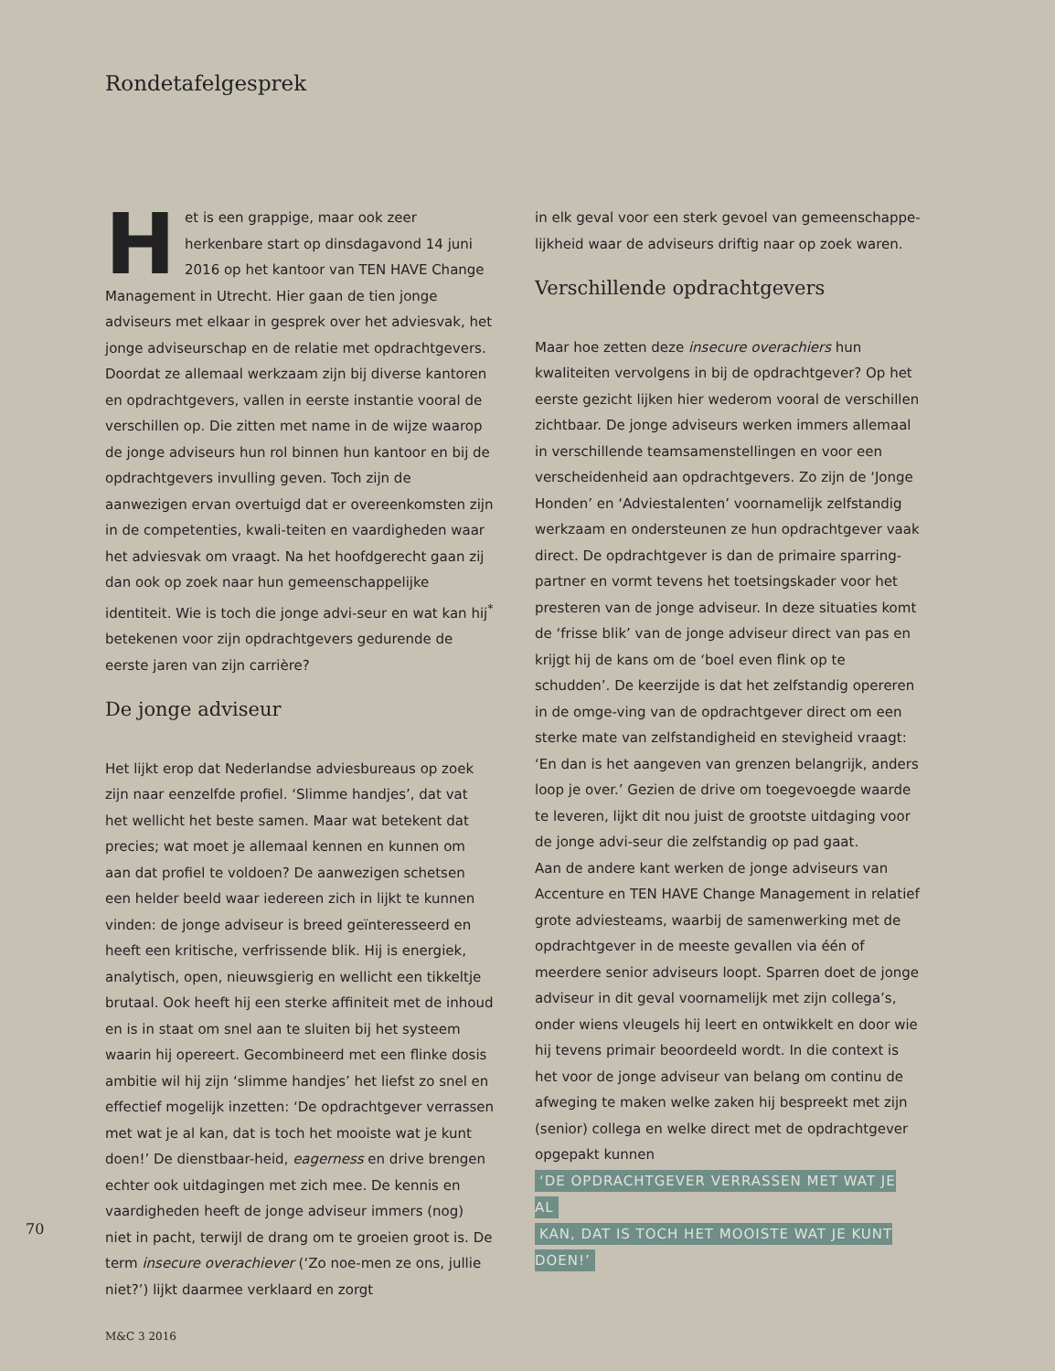Rondetafelgesprek
Het is een grappige, maar ook zeer herkenbare start op dinsdagavond 14 juni 2016 op het kantoor van TEN HAVE Change Management in Utrecht. Hier gaan de tien jonge adviseurs met elkaar in gesprek over het adviesvak, het jonge adviseurschap en de relatie met opdrachtgevers. Doordat ze allemaal werkzaam zijn bij diverse kantoren en opdrachtgevers, vallen in eerste instantie vooral de verschillen op. Die zitten met name in de wijze waarop de jonge adviseurs hun rol binnen hun kantoor en bij de opdrachtgevers invulling geven. Toch zijn de aanwezigen ervan overtuigd dat er overeenkomsten zijn in de competenties, kwali-teiten en vaardigheden waar het adviesvak om vraagt. Na het hoofdgerecht gaan zij dan ook op zoek naar hun gemeenschappelijke identiteit. Wie is toch die jonge advi-seur en wat kan hij<sup>*</sup> betekenen voor zijn opdrachtgevers gedurende de eerste jaren van zijn carrière?
De jonge adviseur
Het lijkt erop dat Nederlandse adviesbureaus op zoek zijn naar eenzelfde profiel. ‘Slimme handjes’, dat vat het wellicht het beste samen. Maar wat betekent dat precies; wat moet je allemaal kennen en kunnen om aan dat profiel te voldoen? De aanwezigen schetsen een helder beeld waar iedereen zich in lijkt te kunnen vinden: de jonge adviseur is breed geïnteresseerd en heeft een kritische, verfrissende blik. Hij is energiek, analytisch, open, nieuwsgierig en wellicht een tikkeltje brutaal. Ook heeft hij een sterke affiniteit met de inhoud en is in staat om snel aan te sluiten bij het systeem waarin hij opereert. Gecombineerd met een flinke dosis ambitie wil hij zijn ‘slimme handjes’ het liefst zo snel en effectief mogelijk inzetten: ‘De opdrachtgever verrassen met wat je al kan, dat is toch het mooiste wat je kunt doen!’ De dienstbaar-heid, eagerness en drive brengen echter ook uitdagingen met zich mee. De kennis en vaardigheden heeft de jonge adviseur immers (nog) niet in pacht, terwijl de drang om te groeien groot is. De term insecure overachiever (‘Zo noe-men ze ons, jullie niet?’) lijkt daarmee verklaard en zorgt
in elk geval voor een sterk gevoel van gemeenschappe-lijkheid waar de adviseurs driftig naar op zoek waren.
Verschillende opdrachtgevers
Maar hoe zetten deze insecure overachiers hun kwaliteiten vervolgens in bij de opdrachtgever? Op het eerste gezicht lijken hier wederom vooral de verschillen zichtbaar. De jonge adviseurs werken immers allemaal in verschillende teamsamenstellingen en voor een verscheidenheid aan opdrachtgevers. Zo zijn de ‘Jonge Honden’ en ‘Adviestalenten’ voornamelijk zelfstandig werkzaam en ondersteunen ze hun opdrachtgever vaak direct. De opdrachtgever is dan de primaire sparring-partner en vormt tevens het toetsingskader voor het presteren van de jonge adviseur. In deze situaties komt de ‘frisse blik’ van de jonge adviseur direct van pas en krijgt hij de kans om de ‘boel even flink op te schudden’. De keerzijde is dat het zelfstandig opereren in de omge-ving van de opdrachtgever direct om een sterke mate van zelfstandigheid en stevigheid vraagt: ‘En dan is het aangeven van grenzen belangrijk, anders loop je over.’ Gezien de drive om toegevoegde waarde te leveren, lijkt dit nou juist de grootste uitdaging voor de jonge advi-seur die zelfstandig op pad gaat.
Aan de andere kant werken de jonge adviseurs van Accenture en TEN HAVE Change Management in relatief grote adviesteams, waarbij de samenwerking met de opdrachtgever in de meeste gevallen via één of meerdere senior adviseurs loopt. Sparren doet de jonge adviseur in dit geval voornamelijk met zijn collega’s, onder wiens vleugels hij leert en ontwikkelt en door wie hij tevens primair beoordeeld wordt. In die context is het voor de jonge adviseur van belang om continu de afweging te maken welke zaken hij bespreekt met zijn (senior) collega en welke direct met de opdrachtgever opgepakt kunnen
‘DE OPDRACHTGEVER VERRASSEN MET WAT JE AL
KAN, DAT IS TOCH HET MOOISTE WAT JE KUNT DOEN!’
70
M&C 3 2016